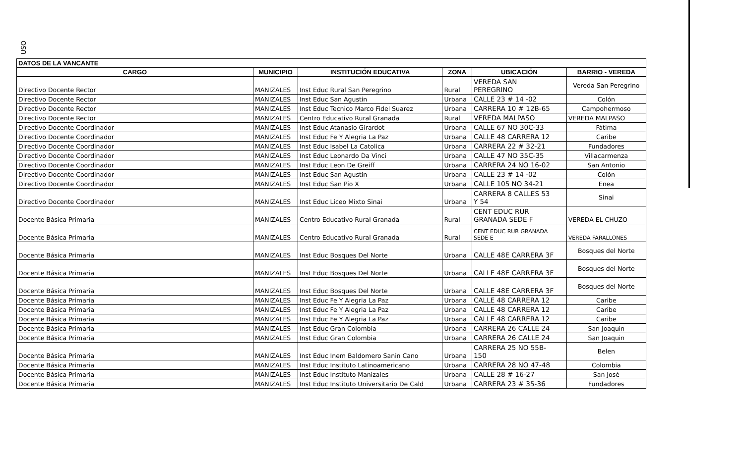USO
| DATOS DE LA VANCANTE | | | | | |
| --- | --- | --- | --- | --- | --- |
| CARGO | MUNICIPIO | INSTITUCIÓN EDUCATIVA | ZONA | UBICACIÓN | BARRIO - VEREDA |
| Directivo Docente Rector | MANIZALES | Inst Educ Rural San Peregrino | Rural | VEREDA SAN PEREGRINO | Vereda San Peregrino |
| Directivo Docente Rector | MANIZALES | Inst Educ San Agustin | Urbana | CALLE 23 # 14 -02 | Colón |
| Directivo Docente Rector | MANIZALES | Inst Educ Tecnico Marco Fidel Suarez | Urbana | CARRERA 10 # 12B-65 | Campohermoso |
| Directivo Docente Rector | MANIZALES | Centro Educativo Rural Granada | Rural | VEREDA MALPASO | VEREDA MALPASO |
| Directivo Docente Coordinador | MANIZALES | Inst Educ Atanasio Girardot | Urbana | CALLE 67 NO 30C-33 | Fátima |
| Directivo Docente Coordinador | MANIZALES | Inst Educ Fe Y Alegria La Paz | Urbana | CALLE 48 CARRERA 12 | Caribe |
| Directivo Docente Coordinador | MANIZALES | Inst Educ Isabel La Catolica | Urbana | CARRERA 22 # 32-21 | Fundadores |
| Directivo Docente Coordinador | MANIZALES | Inst Educ Leonardo Da Vinci | Urbana | CALLE 47 NO 35C-35 | Villacarmenza |
| Directivo Docente Coordinador | MANIZALES | Inst Educ Leon De Greiff | Urbana | CARRERA 24 NO 16-02 | San Antonio |
| Directivo Docente Coordinador | MANIZALES | Inst Educ San Agustin | Urbana | CALLE 23 # 14 -02 | Colón |
| Directivo Docente Coordinador | MANIZALES | Inst Educ San Pio X | Urbana | CALLE 105 NO 34-21 | Enea |
| Directivo Docente Coordinador | MANIZALES | Inst Educ Liceo Mixto Sinai | Urbana | CARRERA 8 CALLES 53 Y 54 | Sinai |
| Docente Básica Primaria | MANIZALES | Centro Educativo Rural Granada | Rural | CENT EDUC RUR GRANADA SEDE F | VEREDA EL CHUZO |
| Docente Básica Primaria | MANIZALES | Centro Educativo Rural Granada | Rural | CENT EDUC RUR GRANADA SEDE E | VEREDA FARALLONES |
| Docente Básica Primaria | MANIZALES | Inst Educ Bosques Del Norte | Urbana | CALLE 48E CARRERA 3F | Bosques del Norte |
| Docente Básica Primaria | MANIZALES | Inst Educ Bosques Del Norte | Urbana | CALLE 48E CARRERA 3F | Bosques del Norte |
| Docente Básica Primaria | MANIZALES | Inst Educ Bosques Del Norte | Urbana | CALLE 48E CARRERA 3F | Bosques del Norte |
| Docente Básica Primaria | MANIZALES | Inst Educ Fe Y Alegria La Paz | Urbana | CALLE 48 CARRERA 12 | Caribe |
| Docente Básica Primaria | MANIZALES | Inst Educ Fe Y Alegria La Paz | Urbana | CALLE 48 CARRERA 12 | Caribe |
| Docente Básica Primaria | MANIZALES | Inst Educ Fe Y Alegria La Paz | Urbana | CALLE 48 CARRERA 12 | Caribe |
| Docente Básica Primaria | MANIZALES | Inst Educ Gran Colombia | Urbana | CARRERA 26 CALLE 24 | San Joaquin |
| Docente Básica Primaria | MANIZALES | Inst Educ Gran Colombia | Urbana | CARRERA 26 CALLE 24 | San Joaquin |
| Docente Básica Primaria | MANIZALES | Inst Educ Inem Baldomero Sanin Cano | Urbana | CARRERA 25 NO 55B- 150 | Belen |
| Docente Básica Primaria | MANIZALES | Inst Educ Instituto Latinoamericano | Urbana | CARRERA 28 NO 47-48 | Colombia |
| Docente Básica Primaria | MANIZALES | Inst Educ Instituto Manizales | Urbana | CALLE 28 # 16-27 | San José |
| Docente Básica Primaria | MANIZALES | Inst Educ Instituto Universitario De Cald | Urbana | CARRERA 23 # 35-36 | Fundadores |